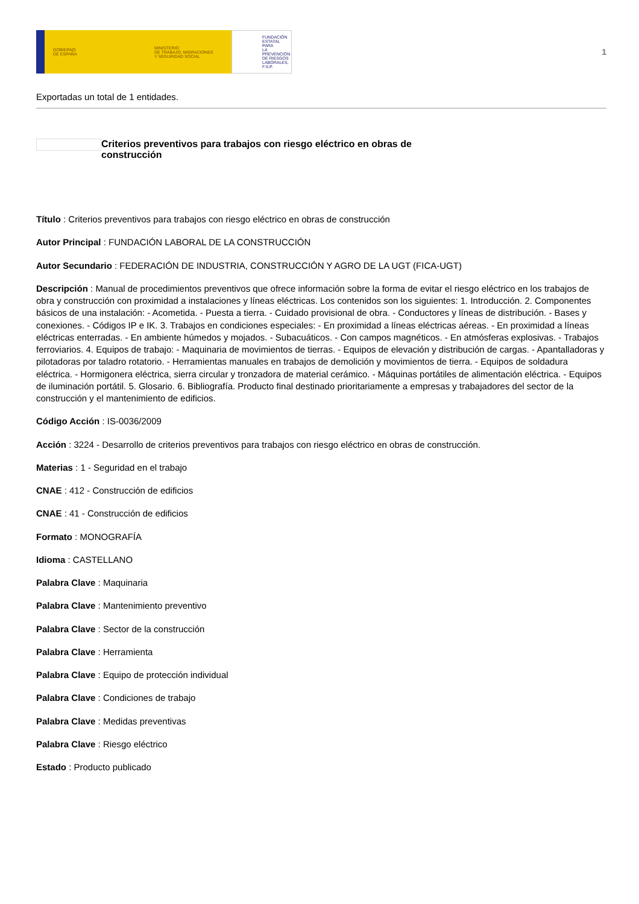GOBIERNO
DE ESPAÑA
MINISTERIO
DE TRABAJO, MIGRACIONES
Y SEGURIDAD SOCIAL
FUNDACIÓN
ESTATAL PARA
LA PREVENCIÓN
DE RIESGOS
LABORALES, F.S.P.
1
Exportadas un total de 1 entidades.
Criterios preventivos para trabajos con riesgo eléctrico en obras de construcción
Título : Criterios preventivos para trabajos con riesgo eléctrico en obras de construcción
Autor Principal : FUNDACIÓN LABORAL DE LA CONSTRUCCIÓN
Autor Secundario : FEDERACIÓN DE INDUSTRIA, CONSTRUCCIÓN Y AGRO DE LA UGT (FICA-UGT)
Descripción : Manual de procedimientos preventivos que ofrece información sobre la forma de evitar el riesgo eléctrico en los trabajos de obra y construcción con proximidad a instalaciones y líneas eléctricas. Los contenidos son los siguientes: 1. Introducción. 2. Componentes básicos de una instalación: - Acometida. - Puesta a tierra. - Cuidado provisional de obra. - Conductores y líneas de distribución. - Bases y conexiones. - Códigos IP e IK. 3. Trabajos en condiciones especiales: - En proximidad a líneas eléctricas aéreas. - En proximidad a líneas eléctricas enterradas. - En ambiente húmedos y mojados. - Subacuáticos. - Con campos magnéticos. - En atmósferas explosivas. - Trabajos ferroviarios. 4. Equipos de trabajo: - Maquinaria de movimientos de tierras. - Equipos de elevación y distribución de cargas. - Apantalladoras y pilotadoras por taladro rotatorio. - Herramientas manuales en trabajos de demolición y movimientos de tierra. - Equipos de soldadura eléctrica. - Hormigonera eléctrica, sierra circular y tronzadora de material cerámico. - Máquinas portátiles de alimentación eléctrica. - Equipos de iluminación portátil. 5. Glosario. 6. Bibliografía. Producto final destinado prioritariamente a empresas y trabajadores del sector de la construcción y el mantenimiento de edificios.
Código Acción : IS-0036/2009
Acción : 3224 - Desarrollo de criterios preventivos para trabajos con riesgo eléctrico en obras de construcción.
Materias : 1 - Seguridad en el trabajo
CNAE : 412 - Construcción de edificios
CNAE : 41 - Construcción de edificios
Formato : MONOGRAFÍA
Idioma : CASTELLANO
Palabra Clave : Maquinaria
Palabra Clave : Mantenimiento preventivo
Palabra Clave : Sector de la construcción
Palabra Clave : Herramienta
Palabra Clave : Equipo de protección individual
Palabra Clave : Condiciones de trabajo
Palabra Clave : Medidas preventivas
Palabra Clave : Riesgo eléctrico
Estado : Producto publicado